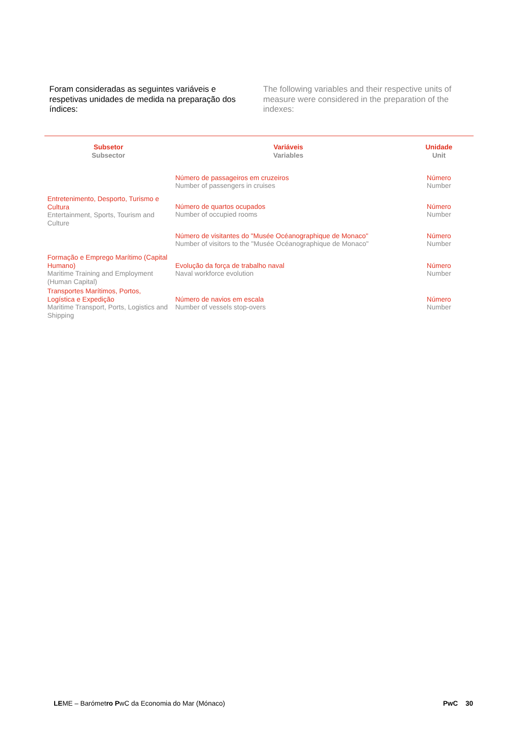Foram consideradas as seguintes variáveis e respetivas unidades de medida na preparação dos índices:
The following variables and their respective units of measure were considered in the preparation of the indexes:
| Subsetor Subsector | Variáveis Variables | Unidade Unit |
| --- | --- | --- |
| Entretenimento, Desporto, Turismo e Cultura Entertainment, Sports, Tourism and Culture | Número de passageiros em cruzeiros Number of passengers in cruises | Número Number |
| | Número de quartos ocupados Number of occupied rooms | Número Number |
| | Número de visitantes do "Musée Océanographique de Monaco" Number of visitors to the "Musée Océanographique de Monaco" | Número Number |
| Formação e Emprego Marítimo (Capital Humano) Maritime Training and Employment (Human Capital) | Evolução da força de trabalho naval Naval workforce evolution | Número Number |
| Transportes Marítimos, Portos, Logística e Expedição Maritime Transport, Ports, Logistics and Shipping | Número de navios em escala Number of vessels stop-overs | Número Number |
LEME – Barómetro PwC da Economia do Mar (Mónaco) PwC 30